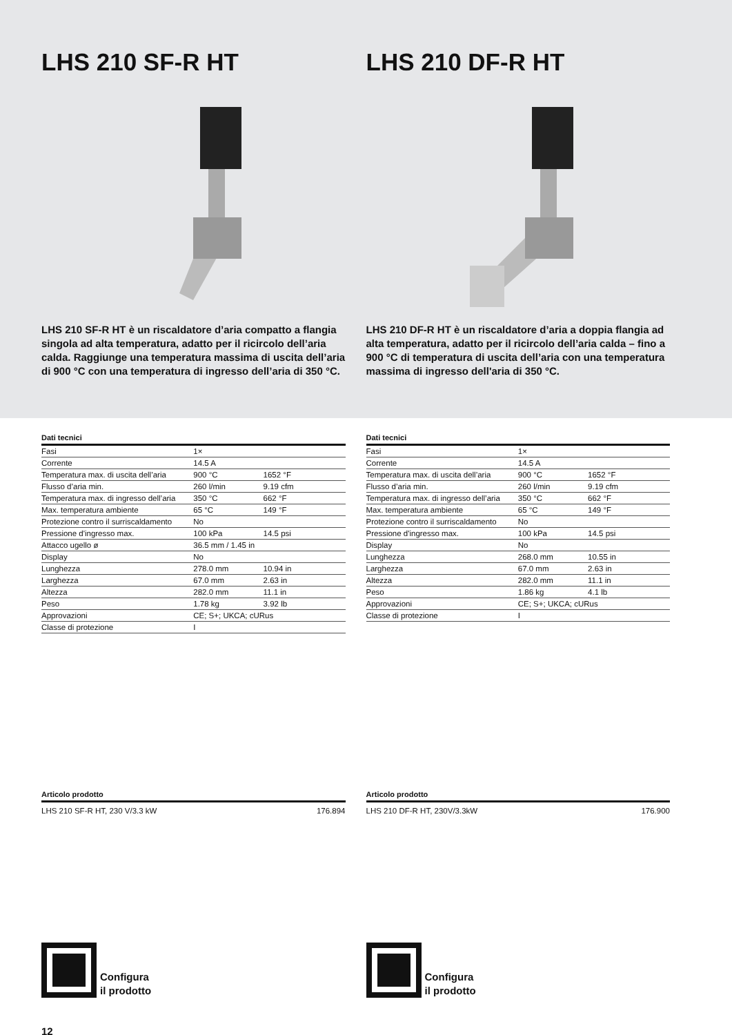LHS 210 SF-R HT
LHS 210 SF-R HT è un riscaldatore d’aria compatto a flangia singola ad alta temperatura, adatto per il ricircolo dell’aria calda. Raggiunge una temperatura massima di uscita dell’aria di 900 °C con una temperatura di ingresso dell’aria di 350 °C.
LHS 210 DF-R HT
LHS 210 DF-R HT è un riscaldatore d’aria a doppia flangia ad alta temperatura, adatto per il ricircolo dell’aria calda – fino a 900 °C di temperatura di uscita dell’aria con una temperatura massima di ingresso dell'aria di 350 °C.
Dati tecnici
| Fasi | 1× | |
| Corrente | 14.5 A | |
| Temperatura max. di uscita dell’aria | 900 °C | 1652 °F |
| Flusso d’aria min. | 260 l/min | 9.19 cfm |
| Temperatura max. di ingresso dell’aria | 350 °C | 662 °F |
| Max. temperatura ambiente | 65 °C | 149 °F |
| Protezione contro il surriscaldamento | No | |
| Pressione d'ingresso max. | 100 kPa | 14.5 psi |
| Attacco ugello ø | 36.5 mm / 1.45 in | |
| Display | No | |
| Lunghezza | 278.0 mm | 10.94 in |
| Larghezza | 67.0 mm | 2.63 in |
| Altezza | 282.0 mm | 11.1 in |
| Peso | 1.78 kg | 3.92 lb |
| Approvazioni | CE; S+; UKCA; cURus | |
| Classe di protezione | I | |
Articolo prodotto
LHS 210 SF-R HT, 230 V/3.3 kW 176.894
Configura
il prodotto
Dati tecnici
| Fasi | 1× | |
| Corrente | 14.5 A | |
| Temperatura max. di uscita dell’aria | 900 °C | 1652 °F |
| Flusso d’aria min. | 260 l/min | 9.19 cfm |
| Temperatura max. di ingresso dell’aria | 350 °C | 662 °F |
| Max. temperatura ambiente | 65 °C | 149 °F |
| Protezione contro il surriscaldamento | No | |
| Pressione d'ingresso max. | 100 kPa | 14.5 psi |
| Display | No | |
| Lunghezza | 268.0 mm | 10.55 in |
| Larghezza | 67.0 mm | 2.63 in |
| Altezza | 282.0 mm | 11.1 in |
| Peso | 1.86 kg | 4.1 lb |
| Approvazioni | CE; S+; UKCA; cURus | |
| Classe di protezione | I | |
Articolo prodotto
LHS 210 DF-R HT, 230V/3.3kW 176.900
Configura
il prodotto
12